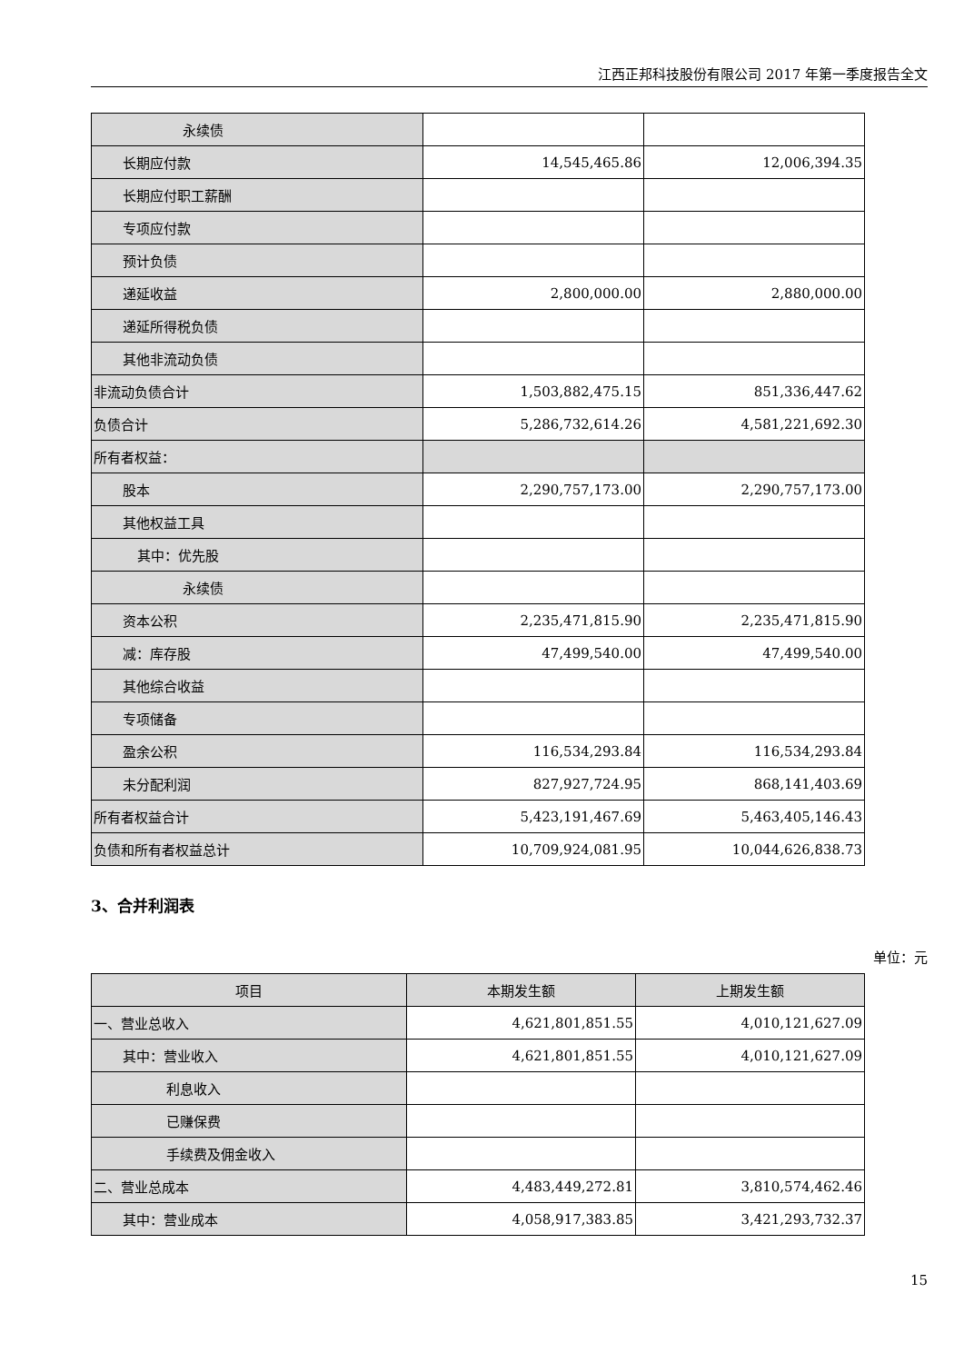江西正邦科技股份有限公司 2017 年第一季度报告全文
| 永续债 | | |
| 长期应付款 | 14,545,465.86 | 12,006,394.35 |
| 长期应付职工薪酬 | | |
| 专项应付款 | | |
| 预计负债 | | |
| 递延收益 | 2,800,000.00 | 2,880,000.00 |
| 递延所得税负债 | | |
| 其他非流动负债 | | |
| 非流动负债合计 | 1,503,882,475.15 | 851,336,447.62 |
| 负债合计 | 5,286,732,614.26 | 4,581,221,692.30 |
| 所有者权益： | | |
| 股本 | 2,290,757,173.00 | 2,290,757,173.00 |
| 其他权益工具 | | |
| 其中：优先股 | | |
| 永续债 | | |
| 资本公积 | 2,235,471,815.90 | 2,235,471,815.90 |
| 减：库存股 | 47,499,540.00 | 47,499,540.00 |
| 其他综合收益 | | |
| 专项储备 | | |
| 盈余公积 | 116,534,293.84 | 116,534,293.84 |
| 未分配利润 | 827,927,724.95 | 868,141,403.69 |
| 所有者权益合计 | 5,423,191,467.69 | 5,463,405,146.43 |
| 负债和所有者权益总计 | 10,709,924,081.95 | 10,044,626,838.73 |
3、合并利润表
单位：元
| 项目 | 本期发生额 | 上期发生额 |
| --- | --- | --- |
| 一、营业总收入 | 4,621,801,851.55 | 4,010,121,627.09 |
| 其中：营业收入 | 4,621,801,851.55 | 4,010,121,627.09 |
| 利息收入 | | |
| 已赚保费 | | |
| 手续费及佣金收入 | | |
| 二、营业总成本 | 4,483,449,272.81 | 3,810,574,462.46 |
| 其中：营业成本 | 4,058,917,383.85 | 3,421,293,732.37 |
15